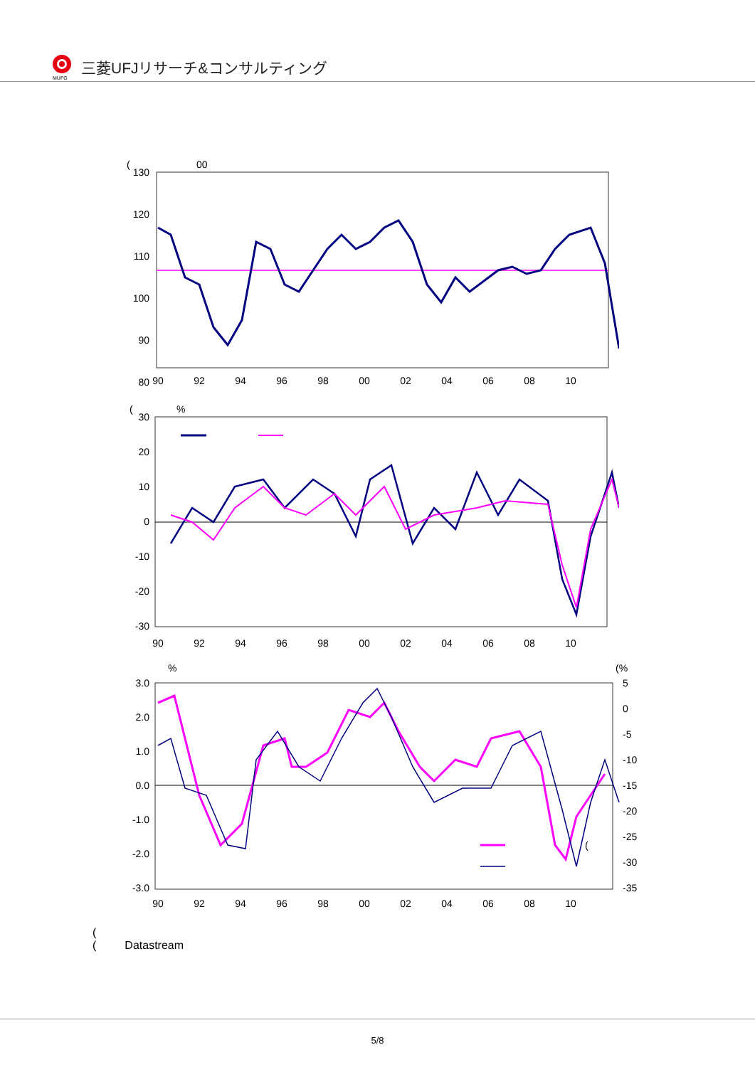MUFG
三菱UFJリサーチ&コンサルティング
(
00
130
120
110
100
90
80
90
92
94
96
98
00
02
04
06
08
10
(
%
30
20
10
0
-10
-20
-30
90
92
94
96
98
00
02
04
06
08
10
%
(%
3.0
2.0
1.0
0.0
-1.0
-2.0
-3.0
5
0
-5
-10
-15
-20
-25
-30
-35
(
90
92
94
96
98
00
02
04
06
08
10
(
( Datastream
5/8